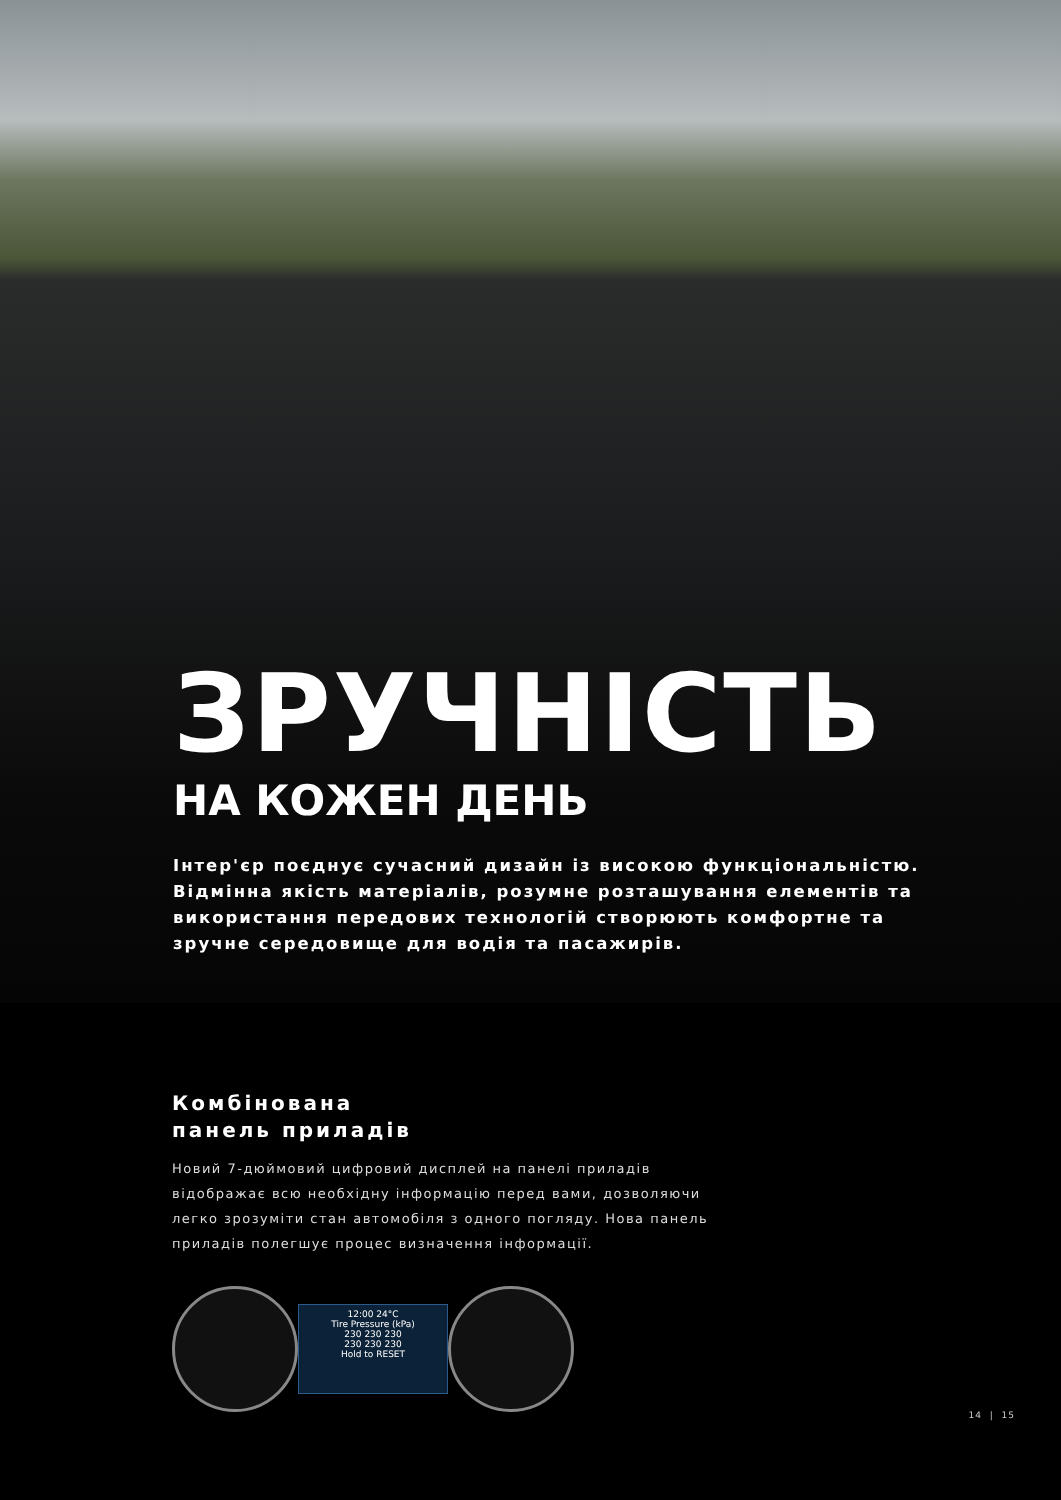ЗРУЧНІСТЬ
НА КОЖЕН ДЕНЬ
Інтер'єр поєднує сучасний дизайн із високою функціональністю. Відмінна якість матеріалів, розумне розташування елементів та використання передових технологій створюють комфортне та зручне середовище для водія та пасажирів.
Комбінована
панель приладів
Новий 7-дюймовий цифровий дисплей на панелі приладів відображає всю необхідну інформацію перед вами, дозволяючи легко зрозуміти стан автомобіля з одного погляду. Нова панель приладів полегшує процес визначення інформації.
12:00 24°C
Tire Pressure (kPa)
230 230 230
230 230 230
Hold to RESET
14 | 15